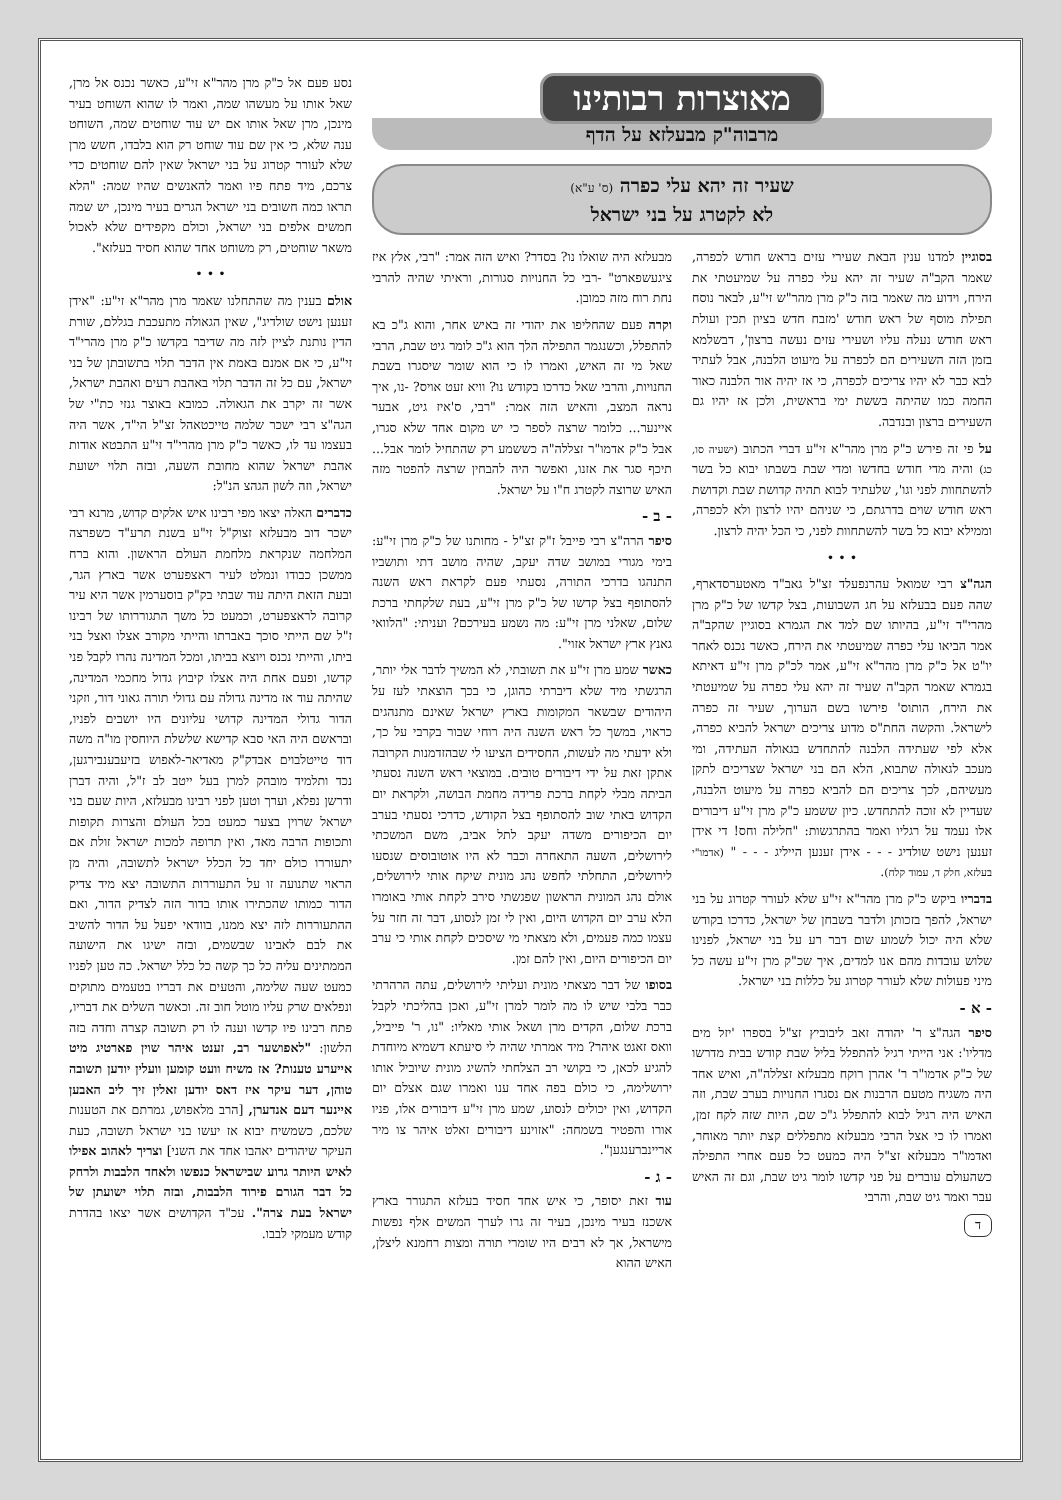מאוצרות רבותינו
מרבוה"ק מבעלזא על הדף
שעיר זה יהא עלי כפרה (ס' ע"א)
לא לקטרג על בני ישראל
בסוגיין למדנו ענין הבאת שעירי עזים בראש חודש לכפרה, שאמר הקב"ה שעיר זה יהא עלי כפרה על שמיעטתי את הירח, וידוע מה שאמר בזה כ"ק מרן מהר"ש זי"ע, לבאר נוסח תפילת מוסף של ראש חודש 'מזבח חדש בציון תכין ועולת ראש חודש נעלה עליו ושעירי עזים נעשה ברצון', דבשלמא בזמן הזה השעירים הם לכפרה על מיעוט הלבנה, אבל לעתיד לבא כבר לא יהיו צריכים לכפרה, כי אז יהיה אור הלבנה כאור החמה כמו שהיתה בששת ימי בראשית, ולכן אז יהיו גם השעירים ברצון ובנדבה.
על פי זה פירש כ"ק מרן מהר"א זי"ע דברי הכתוב (ישעיה סו, כג) והיה מדי חודש בחדשו ומדי שבת בשבתו יבוא כל בשר להשתחוות לפני וגו', שלעתיד לבוא תהיה קדושת שבת וקדושת ראש חודש שוים בדרגתם, כי שניהם יהיו לרצון ולא לכפרה, וממילא יבוא כל בשר להשתחוות לפני, כי הכל יהיה לרצון.
• • •
הגה"צ רבי שמואל עהרנפעלד זצ"ל גאב"ד מאטערסדארף, שהה פעם בבעלזא על חג השבועות, בצל קדשו של כ"ק מרן מהרי"ד זי"ע, בהיותו שם למד את הגמרא בסוגיין שהקב"ה אמר הביאו עלי כפרה שמיעטתי את הירח, כאשר נכנס לאחר יו"ט אל כ"ק מרן מהר"א זי"ע, אמר לכ"ק מרן זי"ע דאיתא בגמרא שאמר הקב"ה שעיר זה יהא עלי כפרה על שמיעטתי את הירח, הותוס' פירשו בשם הערוך, שעיר זה כפרה לישראל. והקשה החת"ס מדוע צריכים ישראל להביא כפרה, אלא לפי שעתידה הלבנה להתחדש בגאולה העתידה, ומי מעכב לגאולה שתבוא, הלא הם בני ישראל שצריכים לתקן מעשיהם, לכך צריכים הם להביא כפרה על מיעוט הלבנה, שעדיין לא זוכה להתחדש. כיון ששמע כ"ק מרן זי"ע דיבורים אלו נעמד על רגליו ואמר בהתרגשות: "חלילה וחס! די אידן זענען נישט שולדיג - - - אידן זענען הייליג - - - " (אדמו"י בעלזא, חלק ד, עמוד קלח).
בדבריו ביקש כ"ק מרן מהר"א זי"ע שלא לעורר קטרוג על בני ישראל, להפך בזכותן ולדבר בשבחן של ישראל, כדרכו בקודש שלא היה יכול לשמוע שום דבר רע על בני ישראל, לפנינו שלוש עובדות מהם אנו למדים, איך שכ"ק מרן זי"ע עשה כל מיני פעולות שלא לעורר קטרוג על כללות בני ישראל.
- א -
סיפר הגה"צ ר' יהודה זאב ליבוביץ זצ"ל בספרו 'יזל מים מדליו': אני הייתי רגיל להתפלל בליל שבת קודש בבית מדרשו של כ"ק אדמו"ר ר' אהרן רוקח מבעלזא זצללה"ה, ואיש אחד היה משגיח מטעם הרבנות אם נסגרו החנויות בערב שבת, וזה האיש היה רגיל לבוא להתפלל ג"כ שם, היות שזה לקח זמן, ואמרו לו כי אצל הרבי מבעלזא מתפללים קצת יותר מאוחר, ואדמו"ר מבעלזא זצ"ל היה כמעט כל פעם אחרי התפילה כשהעולם עוברים על פני קדשו לומר גיט שבת, וגם זה האיש עבר ואמר גיט שבת, והרבי
ד
מבעלזא היה שואלו נו? בסדר? ואיש הזה אמר: "רבי, אלץ איז ציגעשפארט" -רבי כל החנויות סגורות, וראיתי שהיה להרבי נחת רוח מזה כמובן.
וקרה פעם שהחליפו את יהודי זה באיש אחר, והוא ג"כ בא להתפלל, וכשנגמר התפילה הלך הוא ג"כ לומר גיט שבת, הרבי שאל מי זה האיש, ואמרו לו כי הוא שומר שיסגרו בשבת החנויות, והרבי שאל כדרכו בקודש נו? וויא זעט אויס? -נו, איך נראה המצב, והאיש הזה אמר: "רבי, ס'איז גיט, אבער איינער... כלומר שרצה לספר כי יש מקום אחד שלא סגרו, אבל כ"ק אדמו"ר זצללה"ה כששמע רק שהתחיל לומר אבל... תיכף סגר את אזנו, ואפשר היה להבחין שרצה להפטר מזה האיש שרוצה לקטרג ח"ו על ישראל.
- ב -
סיפר הרה"צ רבי פייבל ז"ק זצ"ל - מחותנו של כ"ק מרן זי"ע: בימי מגורי במושב שדה יעקב, שהיה מושב דתי ותושביו התנהגו בדרכי התורה, נסעתי פעם לקראת ראש השנה להסתופף בצל קדשו של כ"ק מרן זי"ע, בעת שלקחתי ברכת שלום, שאלני מרן זי"ע: מה נשמע בעירכם? ועניתי: "הלוואי גאנץ ארץ ישראל אזוי".
כאשר שמע מרן זי"ע את תשובתי, לא המשיך לדבר אלי יותר, הרגשתי מיד שלא דיברתי כהוגן, כי בכך הוצאתי לעז על היהודים שבשאר המקומות בארץ ישראל שאינם מתנהגים כראוי, במשך כל ראש השנה היה רוחי שבור בקרבי על כך, ולא ידעתי מה לעשות, החסידים הציעו לי שבהזדמנות הקרובה אתקן זאת על ידי דיבורים טובים. במוצאי ראש השנה נסעתי הביתה מבלי לקחת ברכת פרידה מחמת הבושה, ולקראת יום הקדוש באתי שוב להסתופף בצל הקודש, כדרכי נסעתי בערב יום הכיפורים משדה יעקב לתל אביב, משם המשכתי לירושלים, השעה התאחרה וכבר לא היו אוטובוסים שנסעו לירושלים, התחלתי לחפש נהג מונית שיקח אותי לירושלים, אולם נהג המונית הראשון שפגשתי סירב לקחת אותי באומרו הלא ערב יום הקדוש היום, ואין לי זמן לנסוע, דבר זה חזר על עצמו כמה פעמים, ולא מצאתי מי שיסכים לקחת אותי כי ערב יום הכיפורים היום, ואין להם זמן.
בסופו של דבר מצאתי מונית ועליתי לירושלים, עתה הרהרתי כבר בלבי שיש לו מה לומר למרן זי"ע, ואכן בהליכתי לקבל ברכת שלום, הקדים מרן ושאל אותי מאליו: "נו, ר' פייביל, וואס זאגט איהר? מיד אמרתי שהיה לי סיעתא דשמיא מיוחדת להגיע לכאן, כי בקושי רב הצלחתי להשיג מונית שיוביל אותו ירושלימה, כי כולם בפה אחד ענו ואמרו שגם אצלם יום הקדוש, ואין יכולים לנסוע, שמע מרן זי"ע דיבורים אלו, פניו אורו והפטיר בשמחה: "אזוינע דיבורים זאלט איהר צו מיר אריינברענגען".
- ג -
עוד זאת יסופר, כי איש אחד חסיד בעלזא התגורר בארץ אשכנז בעיר מינכן, בעיר זה גרו לערך המשים אלף נפשות מישראל, אך לא רבים היו שומרי תורה ומצות רחמנא ליצלן, האיש ההוא
נסע פעם אל כ"ק מרן מהר"א זי"ע, כאשר נכנס אל מרן, שאל אותו על מעשהו שמה, ואמר לו שהוא השוחט בעיר מינכן, מרן שאל אותו אם יש עוד שוחטים שמה, השוחט ענה שלא, כי אין שם עוד שוחט רק הוא בלבדו, חשש מרן שלא לעורר קטרוג על בני ישראל שאין להם שוחטים כדי צרכם, מיד פתח פיו ואמר להאנשים שהיו שמה: "הלא תראו כמה חשובים בני ישראל הגרים בעיר מינכן, יש שמה חמשים אלפים בני ישראל, וכולם מקפידים שלא לאכול משאר שוחטים, רק משוחט אחד שהוא חסיד בעלזא".
• • •
אולם בענין מה שהתחלנו שאמר מרן מהר"א זי"ע: "אידן זענען נישט שולדיג", שאין הגאולה מתעכבת בגללם, שורת הדין נותנת לציין לזה מה שדיבר בקדשו כ"ק מרן מהרי"ד זי"ע, כי אם אמנם באמת אין הדבר תלוי בתשובתן של בני ישראל, עם כל זה הדבר תלוי באהבת רעים ואהבת ישראל, אשר זה יקרב את הגאולה. כמובא באוצר גנזי כת"י של הגה"צ רבי ישכר שלמה טייכטאהל זצ"ל הי"ד, אשר היה בעצמו עד לו, כאשר כ"ק מרן מהרי"ד זי"ע התבטא אודות אהבת ישראל שהוא מחובת השעה, ובזה תלוי ישועת ישראל, וזה לשון הגהצ הנ"ל:
כדברים האלה יצאו מפי רבינו איש אלקים קדוש, מרנא רבי ישכר דוב מבעלזא זצוק"ל זי"ע בשנת תרע"ד כשפרצה המלחמה שנקראת מלחמת העולם הראשון. והוא ברח ממשכן כבודו ונמלט לעיר ראצפערט אשר בארץ הגר, ובעת הזאת היתה עוד שבתי בק"ק בוסערמין אשר היא עיר קרובה לראצפערט, וכמעט כל משך התגוררותו של רבינו ז"ל שם הייתי סוכך באברתו והייתי מקורב אצלו ואצל בני ביתו, והייתי נכנס ויוצא בביתו, ומכל המדינה נהרו לקבל פני קדשו, ופעם אחת היה אצלו קיבוץ גדול מחכמי המדינה, שהיתה עוד אז מדינה גדולה עם גדולי תורה גאוני דור, וזקני הדור גדולי המדינה קדושי עליונים היו יושבים לפניו, ובראשם היה האי סבא קדישא שלשלת היוחסין מו"ה משה דוד טייטלבוים אבדק"ק מאדיאר-לאפוש בזיעבענבירגען, נכד ותלמיד מובהק למרן בעל ייטב לב ז"ל, והיה דברן ודרשן נפלא, וערך וטען לפני רבינו מבעלזא, היות שעם בני ישראל שרוין בצער כמעט בכל העולם והצרות תקופות ותכופות הרבה מאד, ואין תרופה למכות ישראל זולת אם יתעוררו כולם יחד כל הכלל ישראל לתשובה, והיה מן הראוי שתנועה זו על התעוררות התשובה יצא מיד צדיק הדור כמותו שהכתירו אותו בדור הזה לצדיק הדור, ואם ההתעוררות לזה יצא ממנו, בוודאי יפעל על הדור להשיב את לבם לאבינו שבשמים, ובזה ישיגו את הישועה הממתינים עליה כל כך קשה כל כלל ישראל. כה טען לפניו כמעט שעה שלימה, והטעים את דבריו בטעמים מתוקים ונפלאים שרק עליו מוטל חוב זה. וכאשר השלים את דבריו, פתח רבינו פיו קדשו וענה לו רק תשובה קצרה וחדה בזה הלשון: "לאפושער רב, זענט איהר שוין פארטיג מיט אייערע טענות? אז משיח וועט קומען וועלין יודען תשובה טוהן, דער עיקר איז דאס יודען זאלין זיך ליב האבען איינער דעם אנדערן, [הרב מלאפוש, גמרתם את הטענות שלכם, כשמשיח יבוא אז יעשו בני ישראל תשובה, כעת העיקר שיהודים יאהבו אחד את השני] וצריך לאהוב אפילו לאיש היותר גרוע שבישראל כנפשו ולאחד הלבבות ולרחק כל דבר הגורם פירוד הלבבות, ובזה תלוי ישועתן של ישראל בעת צרה". עכ"ד הקדושים אשר יצאו בהדרת קודש מעמקי לבבו.